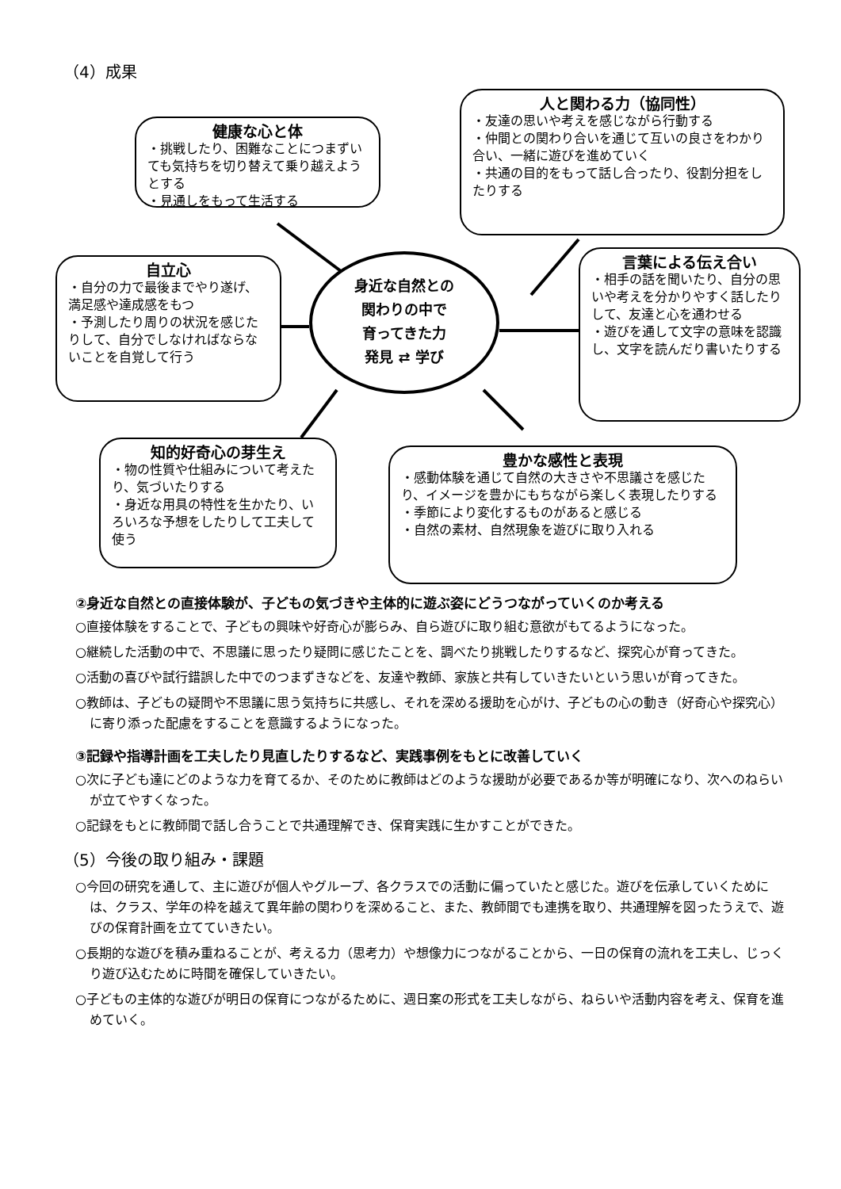（4）成果
健康な心と体
・挑戦したり、困難なことにつまずいても気持ちを切り替えて乗り越えようとする
・見通しをもって生活する
人と関わる力（協同性）
・友達の思いや考えを感じながら行動する
・仲間との関わり合いを通じて互いの良さをわかり合い、一緒に遊びを進めていく
・共通の目的をもって話し合ったり、役割分担をしたりする
自立心
・自分の力で最後までやり遂げ、満足感や達成感をもつ
・予測したり周りの状況を感じたりして、自分でしなければならないことを自覚して行う
身近な自然との
関わりの中で
育ってきた力
発見 ⇄ 学び
言葉による伝え合い
・相手の話を聞いたり、自分の思いや考えを分かりやすく話したりして、友達と心を通わせる
・遊びを通して文字の意味を認識し、文字を読んだり書いたりする
知的好奇心の芽生え
・物の性質や仕組みについて考えたり、気づいたりする
・身近な用具の特性を生かたり、いろいろな予想をしたりして工夫して使う
豊かな感性と表現
・感動体験を通じて自然の大きさや不思議さを感じたり、イメージを豊かにもちながら楽しく表現したりする
・季節により変化するものがあると感じる
・自然の素材、自然現象を遊びに取り入れる
②身近な自然との直接体験が、子どもの気づきや主体的に遊ぶ姿にどうつながっていくのか考える
○直接体験をすることで、子どもの興味や好奇心が膨らみ、自ら遊びに取り組む意欲がもてるようになった。
○継続した活動の中で、不思議に思ったり疑問に感じたことを、調べたり挑戦したりするなど、探究心が育ってきた。
○活動の喜びや試行錯誤した中でのつまずきなどを、友達や教師、家族と共有していきたいという思いが育ってきた。
○教師は、子どもの疑問や不思議に思う気持ちに共感し、それを深める援助を心がけ、子どもの心の動き（好奇心や探究心）に寄り添った配慮をすることを意識するようになった。
③記録や指導計画を工夫したり見直したりするなど、実践事例をもとに改善していく
○次に子ども達にどのような力を育てるか、そのために教師はどのような援助が必要であるか等が明確になり、次へのねらいが立てやすくなった。
○記録をもとに教師間で話し合うことで共通理解でき、保育実践に生かすことができた。
（5）今後の取り組み・課題
○今回の研究を通して、主に遊びが個人やグループ、各クラスでの活動に偏っていたと感じた。遊びを伝承していくためには、クラス、学年の枠を越えて異年齢の関わりを深めること、また、教師間でも連携を取り、共通理解を図ったうえで、遊びの保育計画を立てていきたい。
○長期的な遊びを積み重ねることが、考える力（思考力）や想像力につながることから、一日の保育の流れを工夫し、じっくり遊び込むために時間を確保していきたい。
○子どもの主体的な遊びが明日の保育につながるために、週日案の形式を工夫しながら、ねらいや活動内容を考え、保育を進めていく。